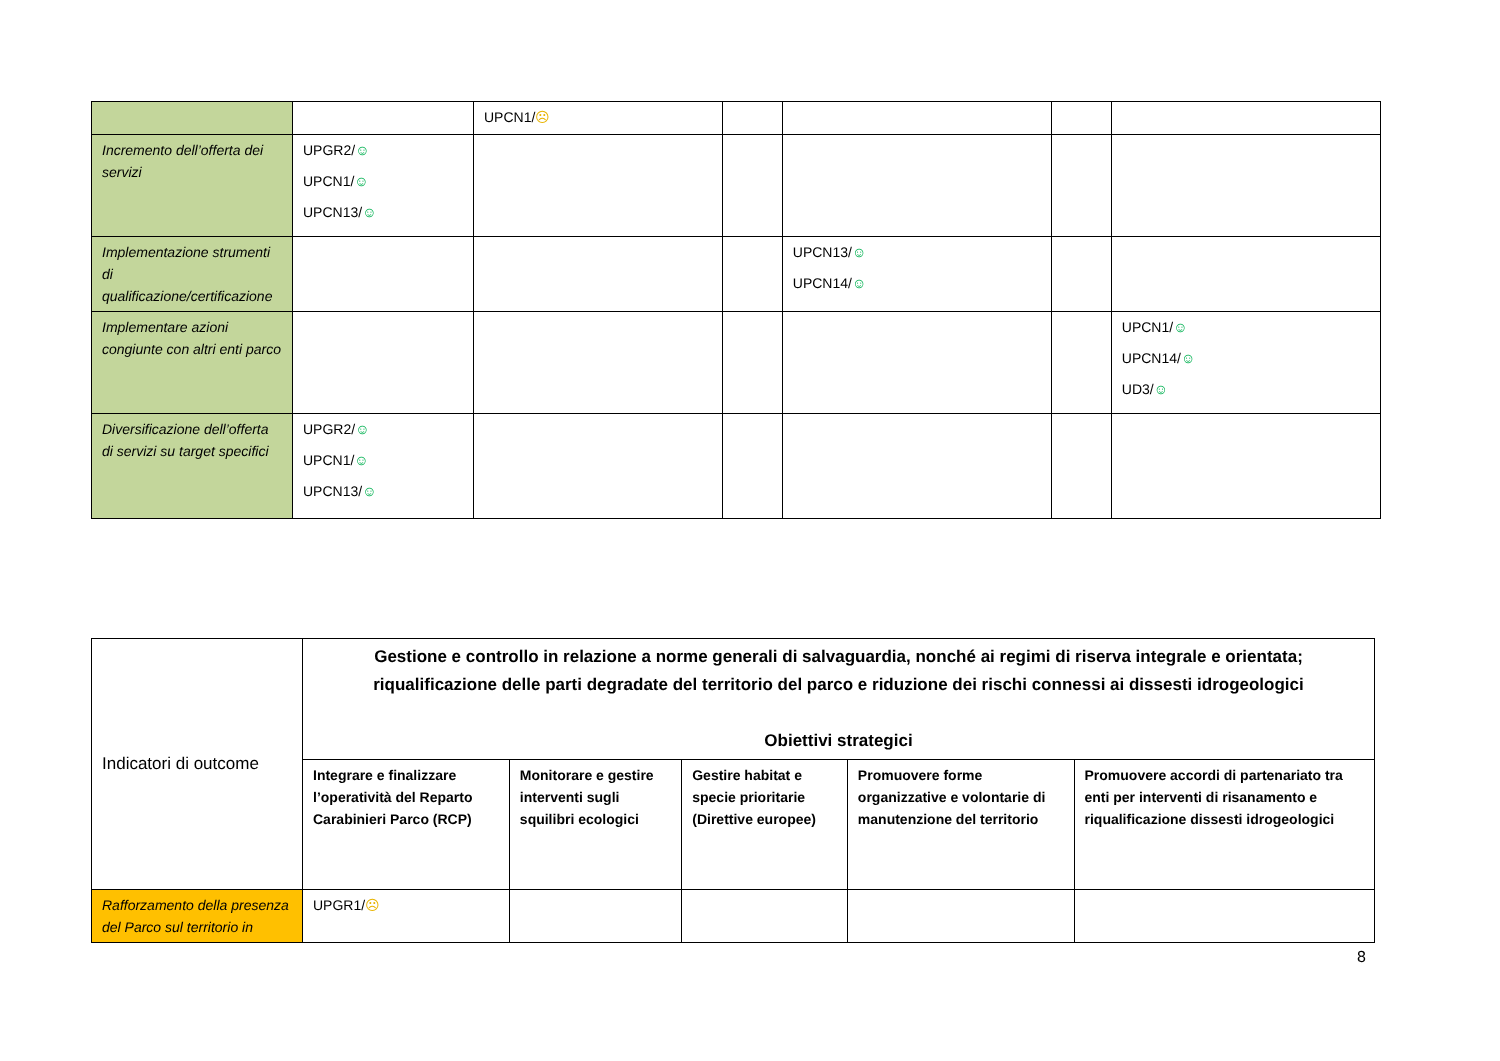| | | UPCN1/ ☹ | | | | |
| Incremento dell’offerta dei servizi | UPGR2/ ☺ UPCN1/ ☺ UPCN13/ ☺ | | | | | |
| Implementazione strumenti di qualificazione/certificazione | | | | UPCN13/ ☺ UPCN14/ ☺ | | |
| Implementare azioni congiunte con altri enti parco | | | | | | UPCN1/ ☺ UPCN14/ ☺ UD3/ ☺ |
| Diversificazione dell’offerta di servizi su target specifici | UPGR2/ ☺ UPCN1/ ☺ UPCN13/ ☺ | | | | | |
| Indicatori di outcome | Gestione e controllo in relazione a norme generali di salvaguardia, nonché ai regimi di riserva integrale e orientata; riqualificazione delle parti degradate del territorio del parco e riduzione dei rischi connessi ai dissesti idrogeologici Obiettivi strategici | | | | |
| | Integrare e finalizzare l’operatività del Reparto Carabinieri Parco (RCP) | Monitorare e gestire interventi sugli squilibri ecologici | Gestire habitat e specie prioritarie (Direttive europee) | Promuovere forme organizzative e volontarie di manutenzione del territorio | Promuovere accordi di partenariato tra enti per interventi di risanamento e riqualificazione dissesti idrogeologici |
| Rafforzamento della presenza del Parco sul territorio in | UPGR1/ ☹ | | | | |
8